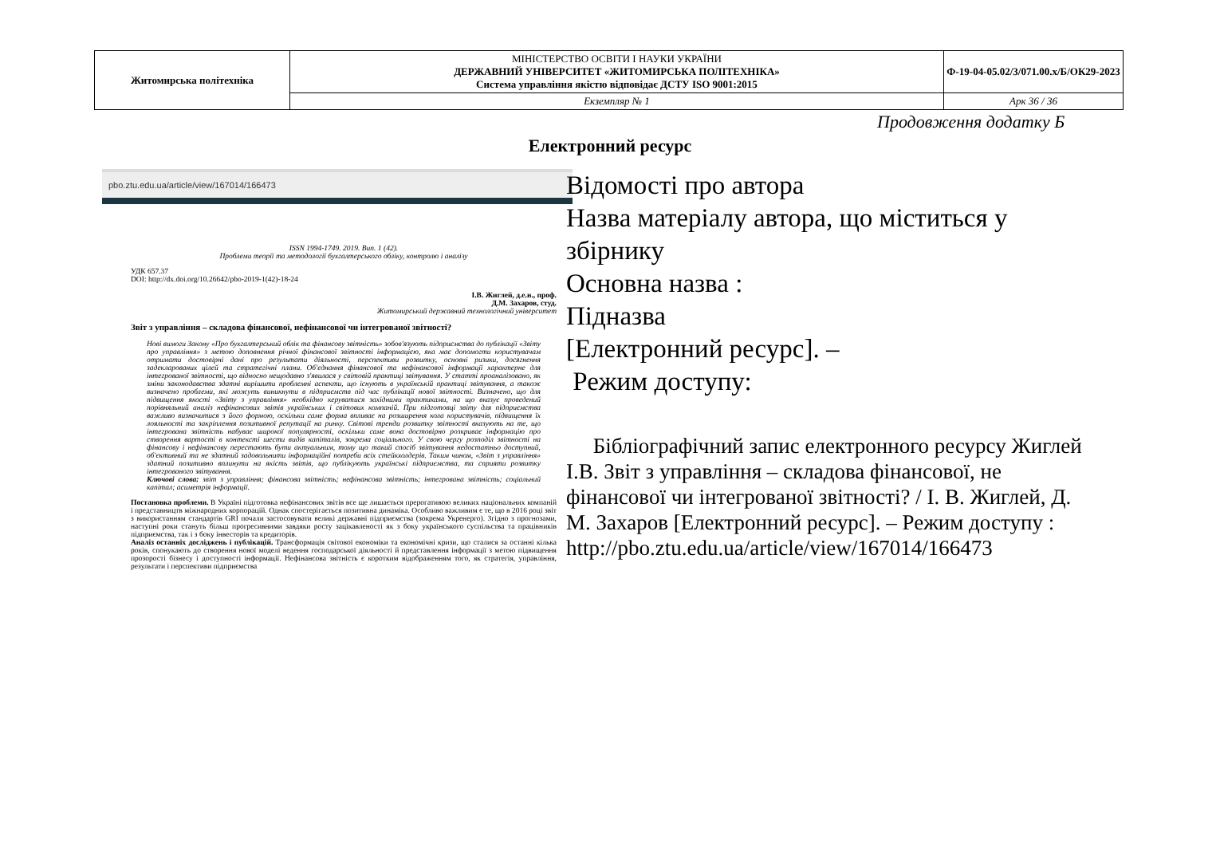| Житомирська політехніка | МІНІСТЕРСТВО ОСВІТИ І НАУКИ УКРАЇНИ ДЕРЖАВНИЙ УНІВЕРСИТЕТ «ЖИТОМИРСЬКА ПОЛІТЕХНІКА» Система управління якістю відповідає ДСТУ ISO 9001:2015 | Ф-19-04-05.02/3/071.00.х/Б/ОК29-2023 |
| | Екземпляр № 1 | Арк 36 / 36 |
Продовження додатку Б
Електронний ресурс
pbo.ztu.edu.ua/article/view/167014/166473
ISSN 1994-1749. 2019. Вип. 1 (42).
Проблеми теорії та методології бухгалтерського обліку, контролю і аналізу
УДК 657.37
DOI: http://dx.doi.org/10.26642/pbo-2019-1(42)-18-24
І.В. Жиглей, д.е.н., проф.
Д.М. Захаров, студ.
Житомирський державний технологічний університет
Звіт з управління – складова фінансової, нефінансової чи інтегрованої звітності?
Нові вимоги Закону «Про бухгалтерський облік та фінансову звітність» зобов'язують підприємства до публікації «Звіту про управління» з метою доповнення річної фінансової звітності інформацією, яка має допомогти користувачам отримати достовірні дані про результати діяльності, перспективи розвитку, основні ризики, досягнення задекларованих цілей та стратегічні плани. Об'єднання фінансової та нефінансової інформації характерне для інтегрованої звітності, що відносно нещодавно з'явилася у світовій практиці звітування. У статті проаналізовано, як зміни законодавства здатні вирішити проблемні аспекти, що існують в українській практиці звітування, а також визначено проблеми, які можуть виникнути в підприємств під час публікації нової звітності. Визначено, що для підвищення якості «Звіту з управління» необхідно керуватися західними практиками, на що вказує проведений порівняльний аналіз нефінансових звітів українських і світових компаній. При підготовці звіту для підприємства важливо визначитися з його формою, оскільки саме форма впливає на розширення кола користувачів, підвищення їх лояльності та закріплення позитивної репутації на ринку. Світові тренди розвитку звітності вказують на те, що інтегрована звітність набуває широкої популярності, оскільки саме вона достовірно розкриває інформацію про створення вартості в контексті шести видів капіталів, зокрема соціального. У свою чергу розподіл звітності на фінансову і нефінансову перестають бути актуальним, тому що такий спосіб звітування недостатньо доступний, об'єктивний та не здатний задовольнити інформаційні потреби всіх стейкхолдерів. Таким чином, «Звіт з управління» здатний позитивно вплинути на якість звітів, що публікують українські підприємства, та сприяти розвитку інтегрованого звітування.
Ключові слова: звіт з управління; фінансова звітність; нефінансова звітність; інтегрована звітність; соціальний капітал; асиметрія інформації.
Постановка проблеми. В Україні підготовка нефінансових звітів все ще лишається прерогативою великих національних компаній і представництв міжнародних корпорацій. Однак спостерігається позитивна динаміка. Особливо важливим є те, що в 2016 році звіт з використанням стандартів GRI почали застосовувати великі державні підприємства (зокрема Укренерго). Згідно з прогнозами, наступні роки стануть більш прогресивними завдяки росту зацікавленості як з боку українського суспільства та працівників підприємства, так і з боку інвесторів та кредиторів.
Аналіз останніх досліджень і публікацій. Трансформація світової економіки та економічні кризи, що сталися за останні кілька років, спонукають до створення нової моделі ведення господарської діяльності й представлення інформації з метою підвищення прозорості бізнесу і доступності інформації. Нефінансова звітність є коротким відображенням того, як стратегія, управління, результати і перспективи підприємства
Відомості про автора
Назва матеріалу автора, що міститься у збірнику
Основна назва :
Підназва
[Електронний ресурс]. –
Режим доступу:
Бібліографічний запис електронного ресурсу Жиглей І.В. Звіт з управління – складова фінансової, не фінансової чи інтегрованої звітності? / І. В. Жиглей, Д. М. Захаров [Електронний ресурс]. – Режим доступу : http://pbo.ztu.edu.ua/article/view/167014/166473